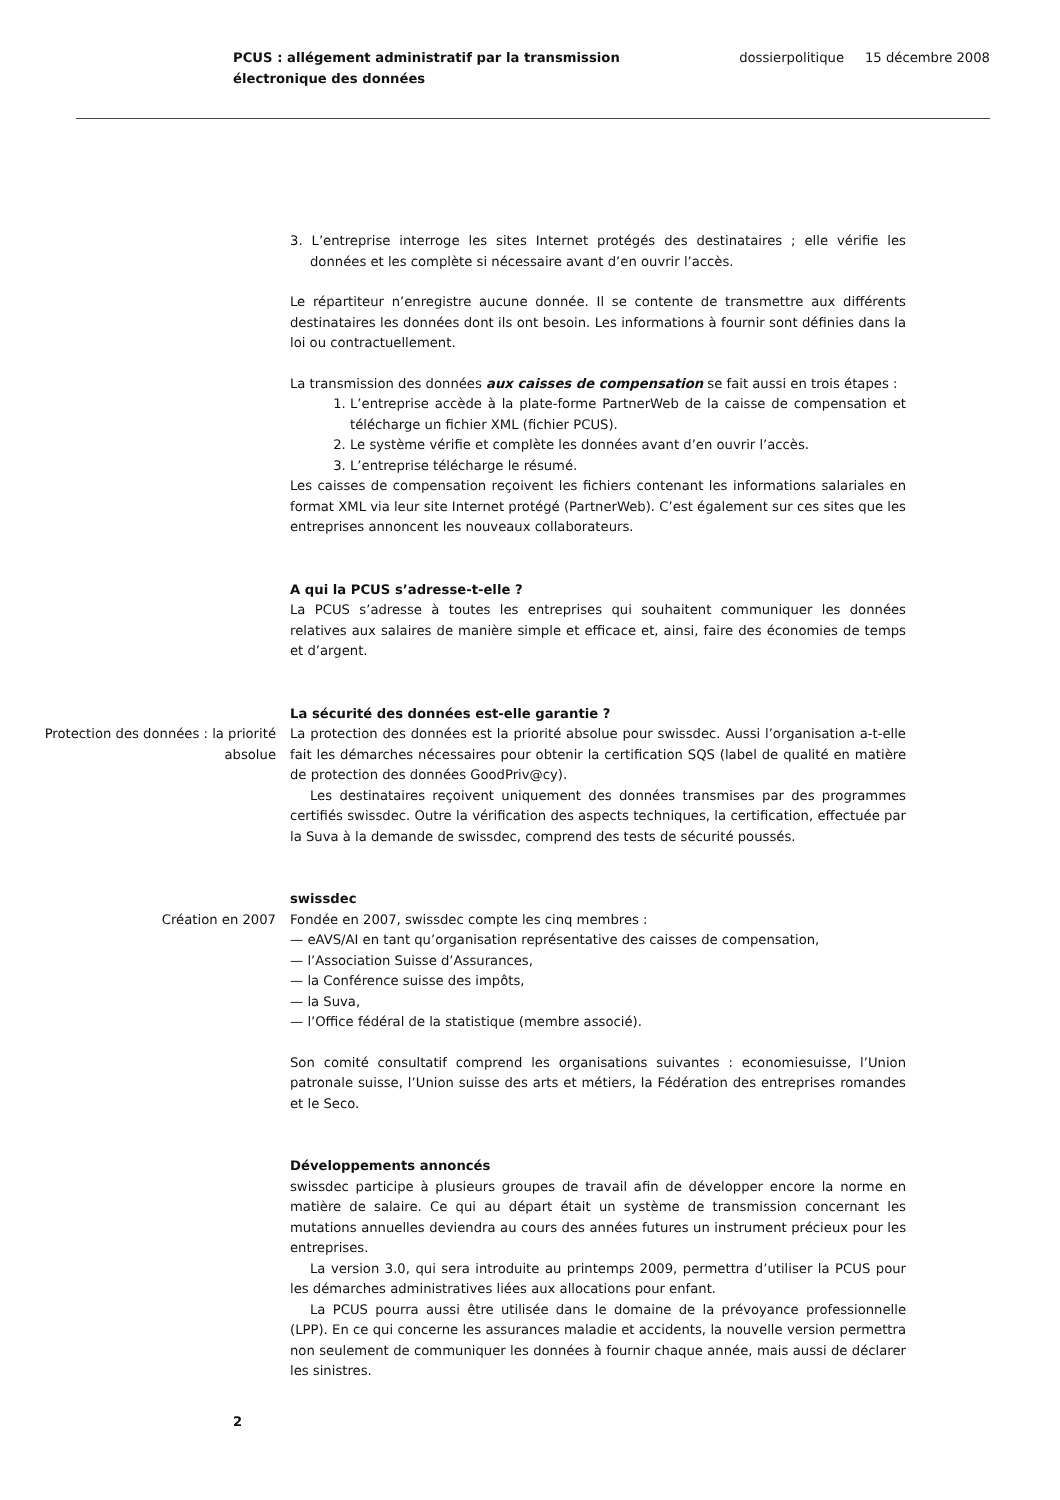PCUS : allégement administratif par la transmission électronique des données
dossierpolitique 15 décembre 2008
3. L’entreprise interroge les sites Internet protégés des destinataires ; elle vérifie les données et les complète si nécessaire avant d’en ouvrir l’accès.
Le répartiteur n’enregistre aucune donnée. Il se contente de transmettre aux différents destinataires les données dont ils ont besoin. Les informations à fournir sont définies dans la loi ou contractuellement.
La transmission des données aux caisses de compensation se fait aussi en trois étapes :
1. L’entreprise accède à la plate-forme PartnerWeb de la caisse de compensation et télécharge un fichier XML (fichier PCUS).
2. Le système vérifie et complète les données avant d’en ouvrir l’accès.
3. L’entreprise télécharge le résumé.
Les caisses de compensation reçoivent les fichiers contenant les informations salariales en format XML via leur site Internet protégé (PartnerWeb). C’est également sur ces sites que les entreprises annoncent les nouveaux collaborateurs.
A qui la PCUS s’adresse-t-elle ?
La PCUS s’adresse à toutes les entreprises qui souhaitent communiquer les données relatives aux salaires de manière simple et efficace et, ainsi, faire des économies de temps et d’argent.
La sécurité des données est-elle garantie ?
Protection des données : la priorité absolue
La protection des données est la priorité absolue pour swissdec. Aussi l’organisation a-t-elle fait les démarches nécessaires pour obtenir la certification SQS (label de qualité en matière de protection des données GoodPriv@cy).
Les destinataires reçoivent uniquement des données transmises par des programmes certifiés swissdec. Outre la vérification des aspects techniques, la certification, effectuée par la Suva à la demande de swissdec, comprend des tests de sécurité poussés.
swissdec
Création en 2007 Fondée en 2007, swissdec compte les cinq membres :
— eAVS/AI en tant qu’organisation représentative des caisses de compensation,
— l’Association Suisse d’Assurances,
— la Conférence suisse des impôts,
— la Suva,
— l’Office fédéral de la statistique (membre associé).
Son comité consultatif comprend les organisations suivantes : economiesuisse, l’Union patronale suisse, l’Union suisse des arts et métiers, la Fédération des entreprises romandes et le Seco.
Développements annoncés
swissdec participe à plusieurs groupes de travail afin de développer encore la norme en matière de salaire. Ce qui au départ était un système de transmission concernant les mutations annuelles deviendra au cours des années futures un instrument précieux pour les entreprises.
La version 3.0, qui sera introduite au printemps 2009, permettra d’utiliser la PCUS pour les démarches administratives liées aux allocations pour enfant.
La PCUS pourra aussi être utilisée dans le domaine de la prévoyance professionnelle (LPP). En ce qui concerne les assurances maladie et accidents, la nouvelle version permettra non seulement de communiquer les données à fournir chaque année, mais aussi de déclarer les sinistres.
2